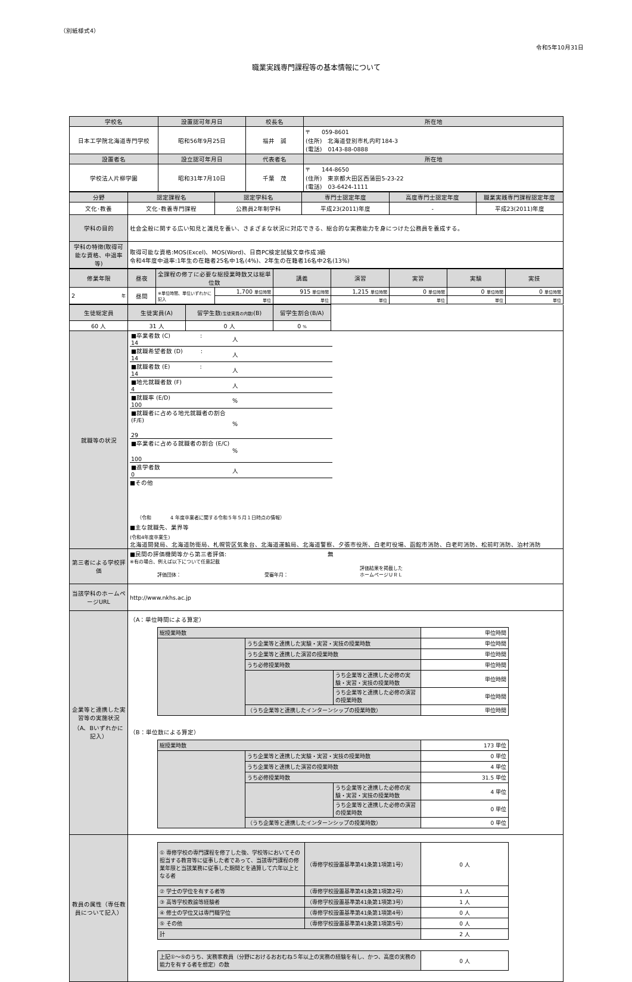（別紙様式4）
令和5年10月31日
職業実践専門課程等の基本情報について
| 学校名 | 設置認可年月日 | 校長名 | 所在地 |
| --- | --- | --- | --- |
| 日本工学院北海道専門学校 | 昭和56年9月25日 | 福井 誠 | 〒 059-8601 (住所) 北海道登別市札内町184-3 (電話) 0143-88-0888 |
| 設置者名 | 設立認可年月日 | 代表者名 | 所在地 |
| 学校法人片柳学園 | 昭和31年7月10日 | 千葉 茂 | 〒 144-8650 (住所) 東京都大田区西蒲田5-23-22 (電話) 03-6424-1111 |
| 分野 | 認定課程名 | 認定学科名 | 専門士認定年度 | 高度専門士認定年度 | 職業実践専門課程認定年度 |
| --- | --- | --- | --- | --- | --- |
| 文化･教養 | 文化･教養専門課程 | 公務員2年制学科 | 平成23(2011)年度 | - | 平成23(2011)年度 |
| 学科の目的 | 社会全般に関する広い知見と識見を養い、さまざまな状況に対応できる、総合的な実務能力を身につけた公務員を養成する。 | | | | |
| 学科の特徴(取得可能な資格、中退率 等) | 取得可能な資格:MOS(Excel)、MOS(Word)、日商PC検定試験文章作成3級 令和4年度中退率:1年生の在籍者25名中1名(4%)、2年生の在籍者16名中2名(13%) | | | | |
| 修業年限 | 昼夜 | 全課程の修了に必要な総授業時数又は総単位数 | | 講義 | 演習 | 実習 | 実験 | 実技 |
| --- | --- | --- | --- | --- | --- | --- | --- | --- |
| 2 年 | 昼間 | ※単位時間、単位いずれかに記入 | 1,700 単位時間 | 915 単位時間 | 1,215 単位時間 | 0 単位時間 | 0 単位時間 | 0 単位時間 |
| | | | 単位 | 単位 | 単位 | 単位 | 単位 | 単位 |
| 生徒総定員 | 生徒実員(A) | 留学生数 (生徒実員の内数) (B) | 留学生割合(B/A) | |
| 60 人 | 31 人 | 0 人 | 0 % | |
| 就職等の状況 | / ■卒業者数 (C) : 14 / 人 / / ■就職希望者数 (D) : 14 / 人 / / ■就職者数 (E) : 14 / 人 / / ■地元就職者数 (F) 4 / 人 / / ■就職率 (E/D) 100 / % / / ■就職者に占める地元就職者の割合 (F/E) 29 / % / / ■卒業者に占める就職者の割合 (E/C) 100 / % / / ■進学者数 0 / 人 / ■その他 （令和 4 年度卒業者に関する令和５年５月１日時点の情報） ■主な就職先、業界等 (令和4年度卒業生) 北海道開発局、北海道防衛局、札幌管区気象台、北海道運輸局、北海道警察、夕張市役所、白老町役場、函館市消防、白老町消防、松前町消防、泊村消防 | | | |
| 第三者による学校評価 | ■民間の評価機関等から第三者評価: 無 ※有の場合、例えば以下について任意記載 評価団体： 受審年月： 評価結果を掲載した ホームページＵＲＬ | | | |
| 当該学科のホームページURL | http://www.nkhs.ac.jp | | | |
| 企業等と連携した実習等の実施状況（A、Bいずれかに記入） | （A：単位時間による算定） / 総授業時数 / / / 単位時間 / / / うち企業等と連携した実験・実習・実技の授業時数 / / 単位時間 / / / うち企業等と連携した演習の授業時数 / / 単位時間 / / / うち必修授業時数 / / 単位時間 / / / / うち企業等と連携した必修の実験・実習・実技の授業時数 / 単位時間 / / / / うち企業等と連携した必修の演習の授業時数 / 単位時間 / / / （うち企業等と連携したインターンシップの授業時数） / / 単位時間 / （B：単位数による算定） / 総授業時数 / / / 173 単位 / / / うち企業等と連携した実験・実習・実技の授業時数 / / 0 単位 / / / うち企業等と連携した演習の授業時数 / / 4 単位 / / / うち必修授業時数 / / 31.5 単位 / / / / うち企業等と連携した必修の実験・実習・実技の授業時数 / 4 単位 / / / / うち企業等と連携した必修の演習の授業時数 / 0 単位 / / / （うち企業等と連携したインターンシップの授業時数） / / 0 単位 / | | | |
| 教員の属性（専任教員について記入） | / ① 専修学校の専門課程を修了した後、学校等においてその担当する教育等に従事した者であって、当該専門課程の修業年限と当該業務に従事した期間とを通算して六年以上となる者 / （専修学校設置基準第41条第1項第1号） / 0 人 / / ② 学士の学位を有する者等 / （専修学校設置基準第41条第1項第2号） / 1 人 / / ③ 高等学校教諭等経験者 / （専修学校設置基準第41条第1項第3号） / 1 人 / / ④ 修士の学位又は専門職学位 / （専修学校設置基準第41条第1項第4号） / 0 人 / / ⑤ その他 / （専修学校設置基準第41条第1項第5号） / 0 人 / / 計 / / 2 人 / / 上記①～⑤のうち、実務家教員（分野におけるおおむね５年以上の実務の経験を有し、かつ、高度の実務の能力を有する者を想定）の数 / 0 人 / | | | |